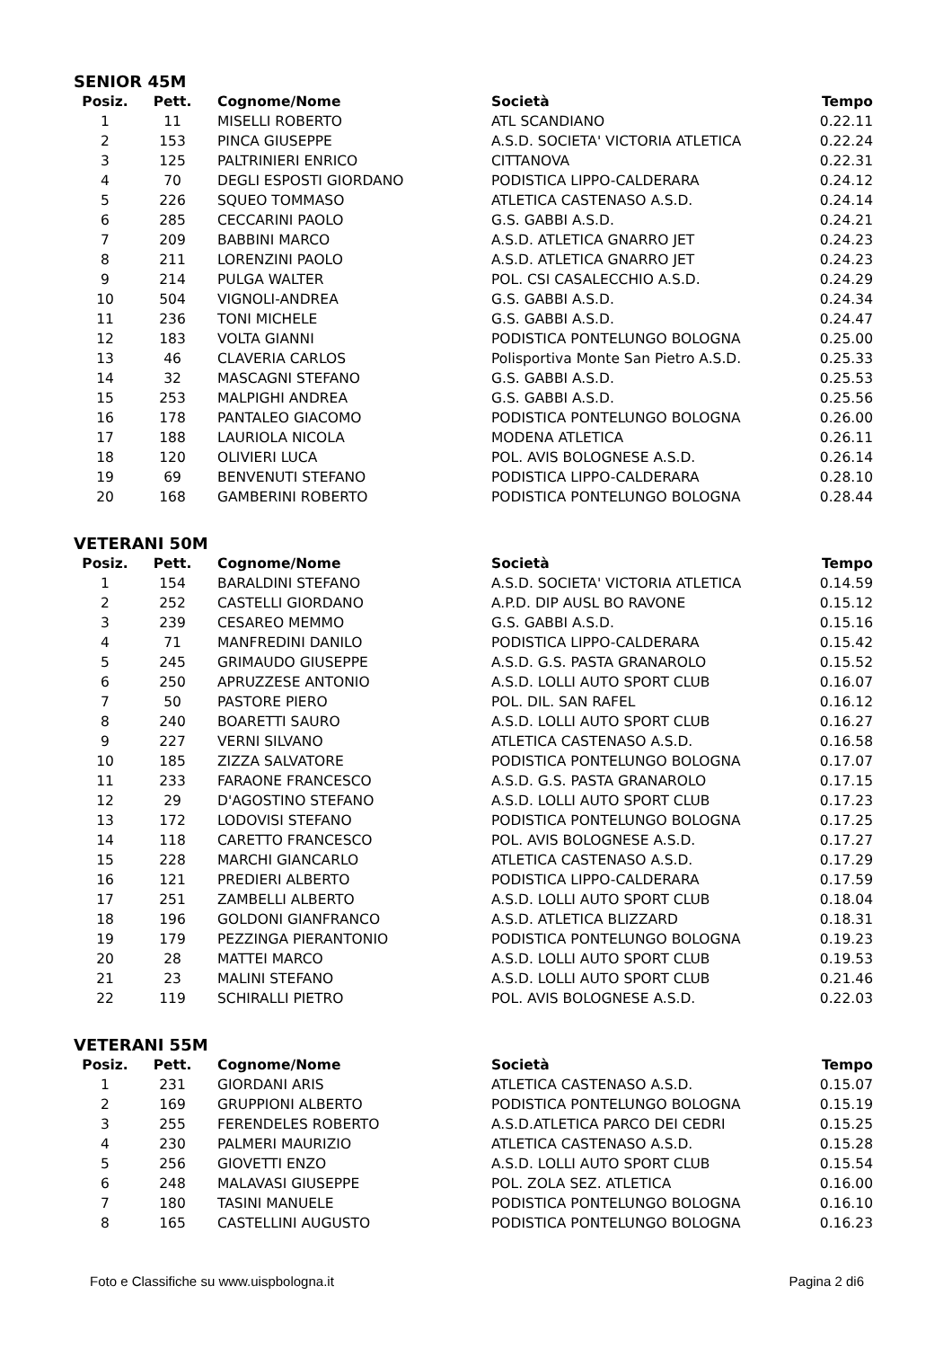SENIOR 45M
| Posiz. | Pett. | Cognome/Nome | Società | Tempo |
| --- | --- | --- | --- | --- |
| 1 | 11 | MISELLI ROBERTO | ATL SCANDIANO | 0.22.11 |
| 2 | 153 | PINCA GIUSEPPE | A.S.D. SOCIETA' VICTORIA ATLETICA | 0.22.24 |
| 3 | 125 | PALTRINIERI ENRICO | CITTANOVA | 0.22.31 |
| 4 | 70 | DEGLI ESPOSTI GIORDANO | PODISTICA LIPPO-CALDERARA | 0.24.12 |
| 5 | 226 | SQUEO TOMMASO | ATLETICA CASTENASO A.S.D. | 0.24.14 |
| 6 | 285 | CECCARINI PAOLO | G.S. GABBI A.S.D. | 0.24.21 |
| 7 | 209 | BABBINI MARCO | A.S.D. ATLETICA GNARRO JET | 0.24.23 |
| 8 | 211 | LORENZINI PAOLO | A.S.D. ATLETICA GNARRO JET | 0.24.23 |
| 9 | 214 | PULGA WALTER | POL. CSI CASALECCHIO A.S.D. | 0.24.29 |
| 10 | 504 | VIGNOLI-ANDREA | G.S. GABBI A.S.D. | 0.24.34 |
| 11 | 236 | TONI MICHELE | G.S. GABBI A.S.D. | 0.24.47 |
| 12 | 183 | VOLTA GIANNI | PODISTICA PONTELUNGO BOLOGNA | 0.25.00 |
| 13 | 46 | CLAVERIA CARLOS | Polisportiva Monte San Pietro A.S.D. | 0.25.33 |
| 14 | 32 | MASCAGNI STEFANO | G.S. GABBI A.S.D. | 0.25.53 |
| 15 | 253 | MALPIGHI ANDREA | G.S. GABBI A.S.D. | 0.25.56 |
| 16 | 178 | PANTALEO GIACOMO | PODISTICA PONTELUNGO BOLOGNA | 0.26.00 |
| 17 | 188 | LAURIOLA NICOLA | MODENA ATLETICA | 0.26.11 |
| 18 | 120 | OLIVIERI LUCA | POL. AVIS BOLOGNESE A.S.D. | 0.26.14 |
| 19 | 69 | BENVENUTI STEFANO | PODISTICA LIPPO-CALDERARA | 0.28.10 |
| 20 | 168 | GAMBERINI ROBERTO | PODISTICA PONTELUNGO BOLOGNA | 0.28.44 |
VETERANI 50M
| Posiz. | Pett. | Cognome/Nome | Società | Tempo |
| --- | --- | --- | --- | --- |
| 1 | 154 | BARALDINI STEFANO | A.S.D. SOCIETA' VICTORIA ATLETICA | 0.14.59 |
| 2 | 252 | CASTELLI GIORDANO | A.P.D. DIP AUSL BO RAVONE | 0.15.12 |
| 3 | 239 | CESAREO MEMMO | G.S. GABBI A.S.D. | 0.15.16 |
| 4 | 71 | MANFREDINI DANILO | PODISTICA LIPPO-CALDERARA | 0.15.42 |
| 5 | 245 | GRIMAUDO GIUSEPPE | A.S.D. G.S. PASTA GRANAROLO | 0.15.52 |
| 6 | 250 | APRUZZESE ANTONIO | A.S.D. LOLLI AUTO SPORT CLUB | 0.16.07 |
| 7 | 50 | PASTORE PIERO | POL. DIL. SAN RAFEL | 0.16.12 |
| 8 | 240 | BOARETTI SAURO | A.S.D. LOLLI AUTO SPORT CLUB | 0.16.27 |
| 9 | 227 | VERNI SILVANO | ATLETICA CASTENASO A.S.D. | 0.16.58 |
| 10 | 185 | ZIZZA SALVATORE | PODISTICA PONTELUNGO BOLOGNA | 0.17.07 |
| 11 | 233 | FARAONE FRANCESCO | A.S.D. G.S. PASTA GRANAROLO | 0.17.15 |
| 12 | 29 | D'AGOSTINO STEFANO | A.S.D. LOLLI AUTO SPORT CLUB | 0.17.23 |
| 13 | 172 | LODOVISI STEFANO | PODISTICA PONTELUNGO BOLOGNA | 0.17.25 |
| 14 | 118 | CARETTO FRANCESCO | POL. AVIS BOLOGNESE A.S.D. | 0.17.27 |
| 15 | 228 | MARCHI GIANCARLO | ATLETICA CASTENASO A.S.D. | 0.17.29 |
| 16 | 121 | PREDIERI ALBERTO | PODISTICA LIPPO-CALDERARA | 0.17.59 |
| 17 | 251 | ZAMBELLI ALBERTO | A.S.D. LOLLI AUTO SPORT CLUB | 0.18.04 |
| 18 | 196 | GOLDONI GIANFRANCO | A.S.D. ATLETICA BLIZZARD | 0.18.31 |
| 19 | 179 | PEZZINGA PIERANTONIO | PODISTICA PONTELUNGO BOLOGNA | 0.19.23 |
| 20 | 28 | MATTEI MARCO | A.S.D. LOLLI AUTO SPORT CLUB | 0.19.53 |
| 21 | 23 | MALINI STEFANO | A.S.D. LOLLI AUTO SPORT CLUB | 0.21.46 |
| 22 | 119 | SCHIRALLI PIETRO | POL. AVIS BOLOGNESE A.S.D. | 0.22.03 |
VETERANI 55M
| Posiz. | Pett. | Cognome/Nome | Società | Tempo |
| --- | --- | --- | --- | --- |
| 1 | 231 | GIORDANI ARIS | ATLETICA CASTENASO A.S.D. | 0.15.07 |
| 2 | 169 | GRUPPIONI ALBERTO | PODISTICA PONTELUNGO BOLOGNA | 0.15.19 |
| 3 | 255 | FERENDELES ROBERTO | A.S.D.ATLETICA PARCO DEI CEDRI | 0.15.25 |
| 4 | 230 | PALMERI MAURIZIO | ATLETICA CASTENASO A.S.D. | 0.15.28 |
| 5 | 256 | GIOVETTI ENZO | A.S.D. LOLLI AUTO SPORT CLUB | 0.15.54 |
| 6 | 248 | MALAVASI GIUSEPPE | POL. ZOLA SEZ. ATLETICA | 0.16.00 |
| 7 | 180 | TASINI MANUELE | PODISTICA PONTELUNGO BOLOGNA | 0.16.10 |
| 8 | 165 | CASTELLINI AUGUSTO | PODISTICA PONTELUNGO BOLOGNA | 0.16.23 |
Foto e Classifiche su www.uispbologna.it Pagina 2 di6